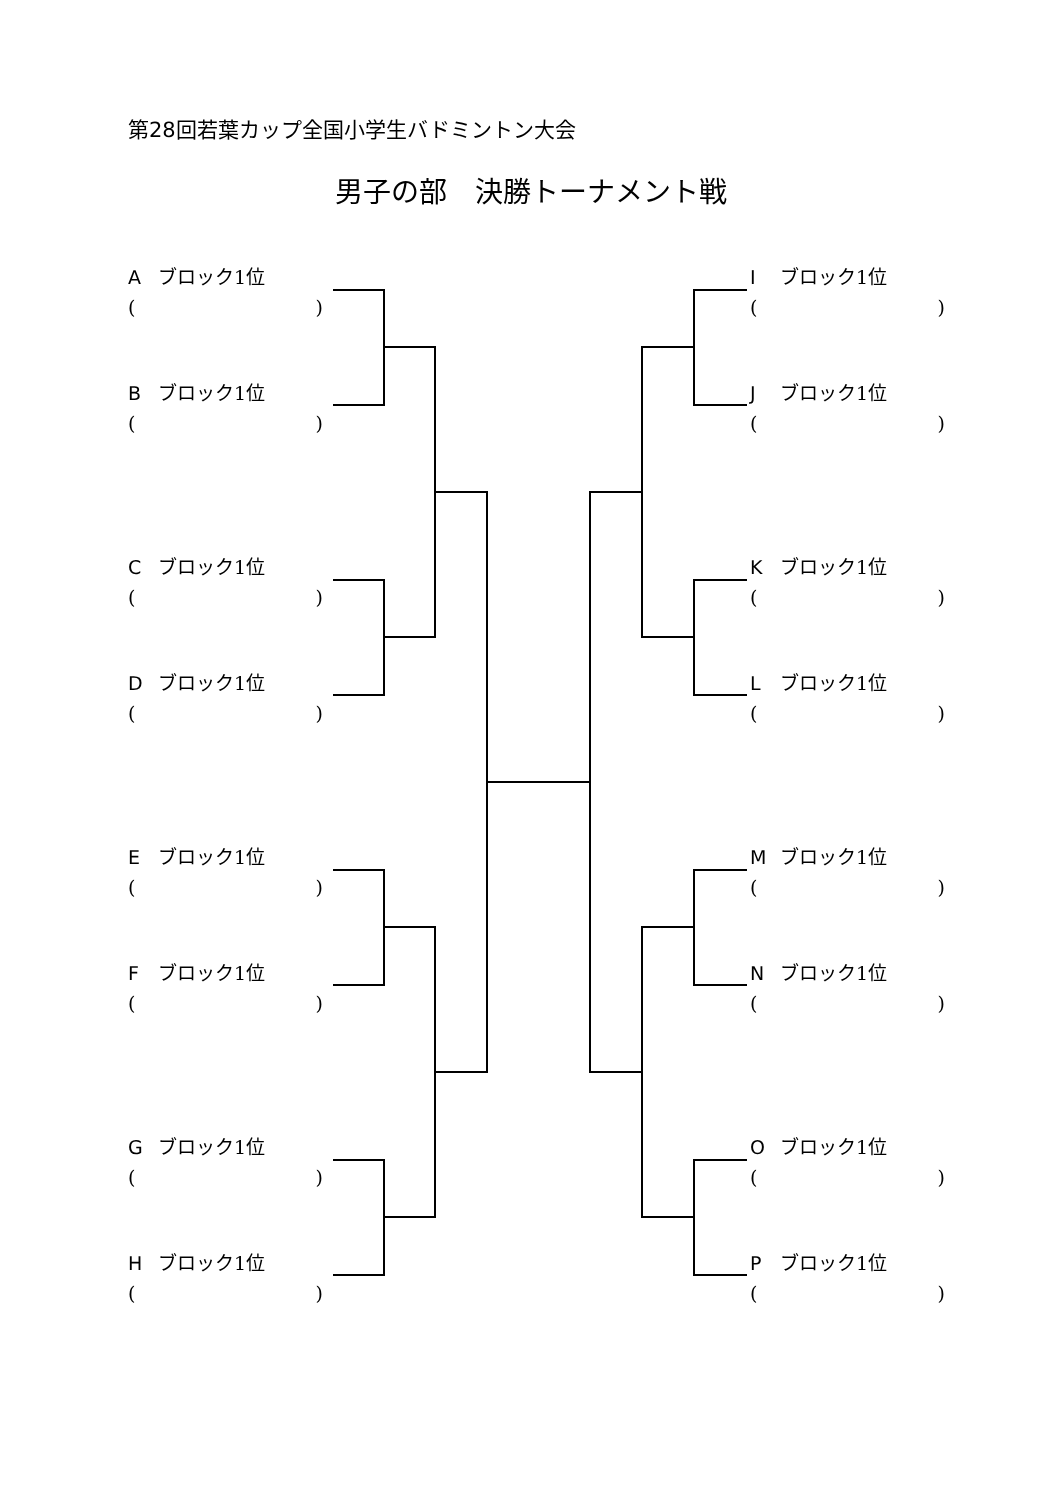第28回若葉カップ全国小学生バドミントン大会
男子の部　決勝トーナメント戦
Aブロック1位
()
Bブロック1位
()
Cブロック1位
()
Dブロック1位
()
Eブロック1位
()
Fブロック1位
()
Gブロック1位
()
Hブロック1位
()
Iブロック1位
()
Jブロック1位
()
Kブロック1位
()
Lブロック1位
()
Mブロック1位
()
Nブロック1位
()
Oブロック1位
()
Pブロック1位
()